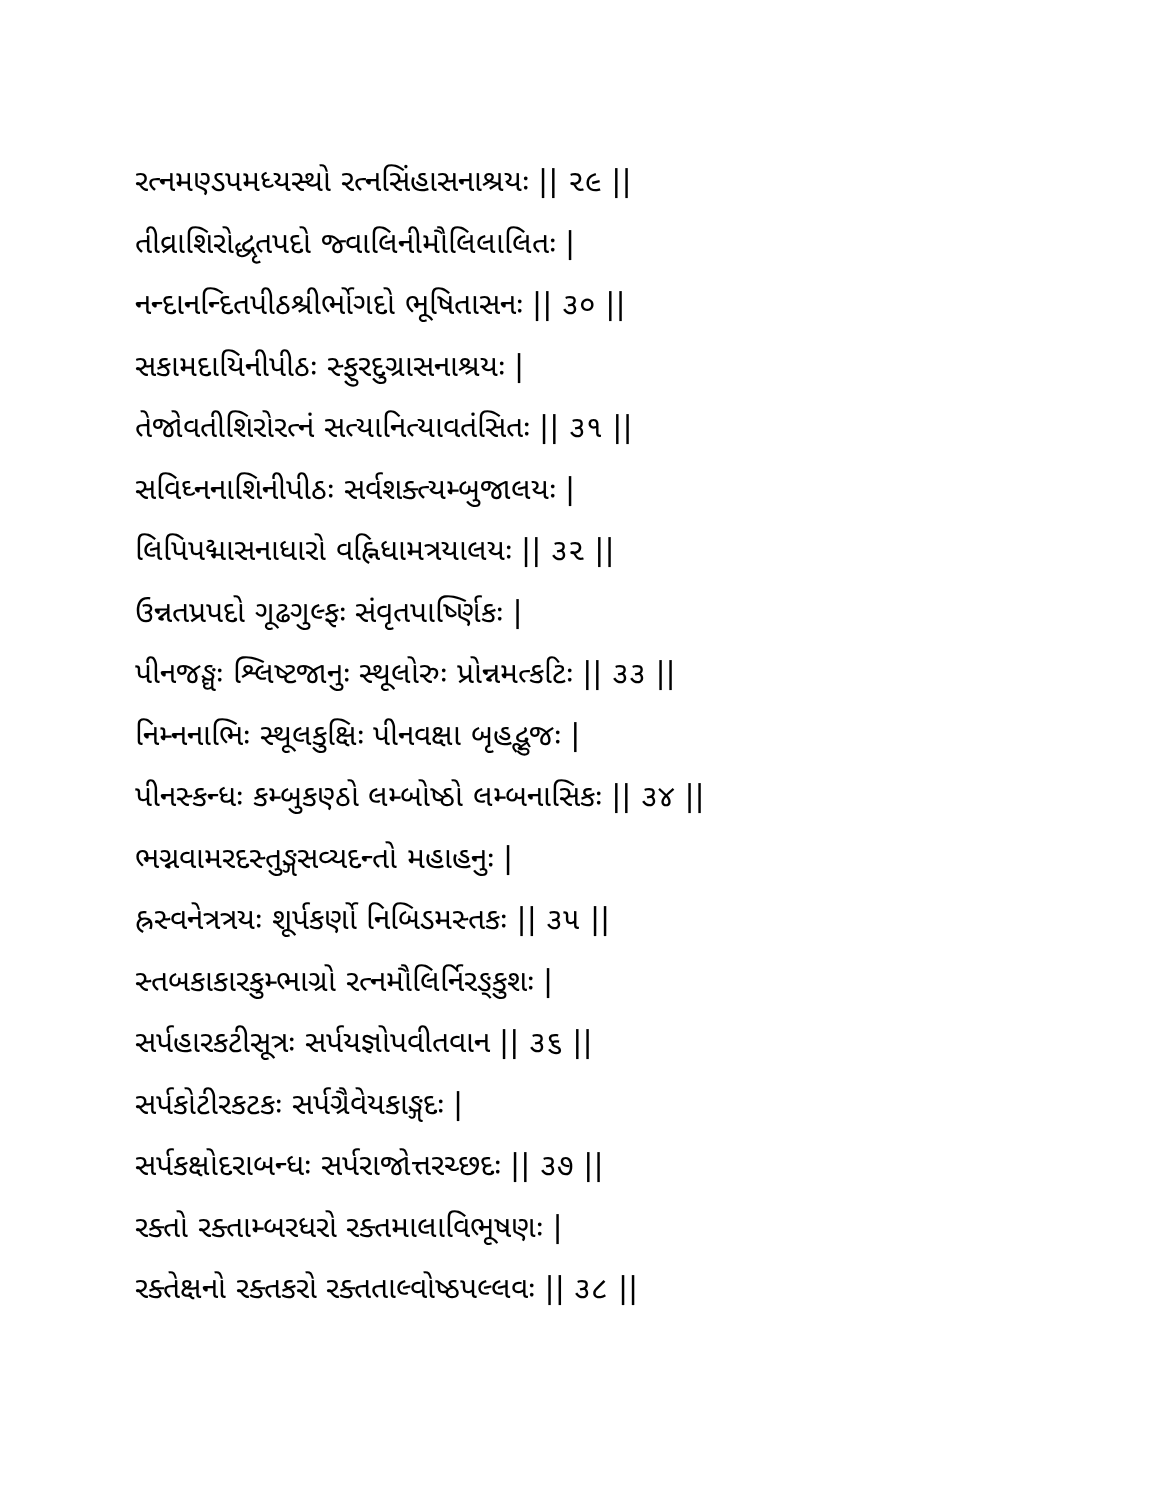રત્નમણ્ડપમધ્યસ્થો રત્નસિંહાસનાશ્રયઃ || ૨૯ ||
તીવ્રાશિરોદ્ધૃતપદો જ્વાલિનીમૌલિલાલિતઃ |
નન્દાનન્દિતપીઠશ્રીર્ભોગદો ભૂષિતાસનઃ || ૩૦ ||
સકામદાયિનીપીઠઃ સ્ફુરદુગ્રાસનાશ્રયઃ |
તેજોવતીશિરોરત્નં સત્યાનિત્યાવતંસિતઃ || ૩૧ ||
સવિઘ્નનાશિનીપીઠઃ સર્વશક્ત્યમ્બુજાલયઃ |
લિપિપદ્માસનાધારો વહ્નિધામત્રયાલયઃ || ૩૨ ||
ઉન્નતપ્રપદો ગૂઢગુલ્ફઃ સંવૃતપાર્ષ્ણિકઃ |
પીનજઙ્ઘઃ શ્લિષ્ટજાનુઃ સ્થૂલોરુઃ પ્રોન્નમત્કટિઃ || ૩૩ ||
નિમ્નનાભિઃ સ્થૂલકુક્ષિઃ પીનવક્ષા બૃહદ્ભુજઃ |
પીનસ્કન્ધઃ કમ્બુકણ્ઠો લમ્બોષ્ઠો લમ્બનાસિકઃ || ૩૪ ||
ભગ્નવામરદસ્તુઙ્ગસવ્યદન્તો મહાહનુઃ |
હ્રસ્વનેત્રત્રયઃ શૂર્પકર્ણો નિબિડમસ્તકઃ || ૩૫ ||
સ્તબકાકારકુમ્ભાગ્રો રત્નમૌલિર્નિરઙ્કુશઃ |
સર્પહારકટીસૂત્રઃ સર્પયજ્ઞોપવીતવાન || ૩૬ ||
સર્પકોટીરકટકઃ સર્પગ્રૈવેયકાઙ્ગદઃ |
સર્પકક્ષોદરાબન્ધઃ સર્પરાજોત્તરચ્છદઃ || ૩૭ ||
રક્તો રક્તામ્બરધરો રક્તમાલાવિભૂષણઃ |
રક્તેક્ષનો રક્તકરો રક્તતાલ્વોષ્ઠપલ્લવઃ || ૩૮ ||